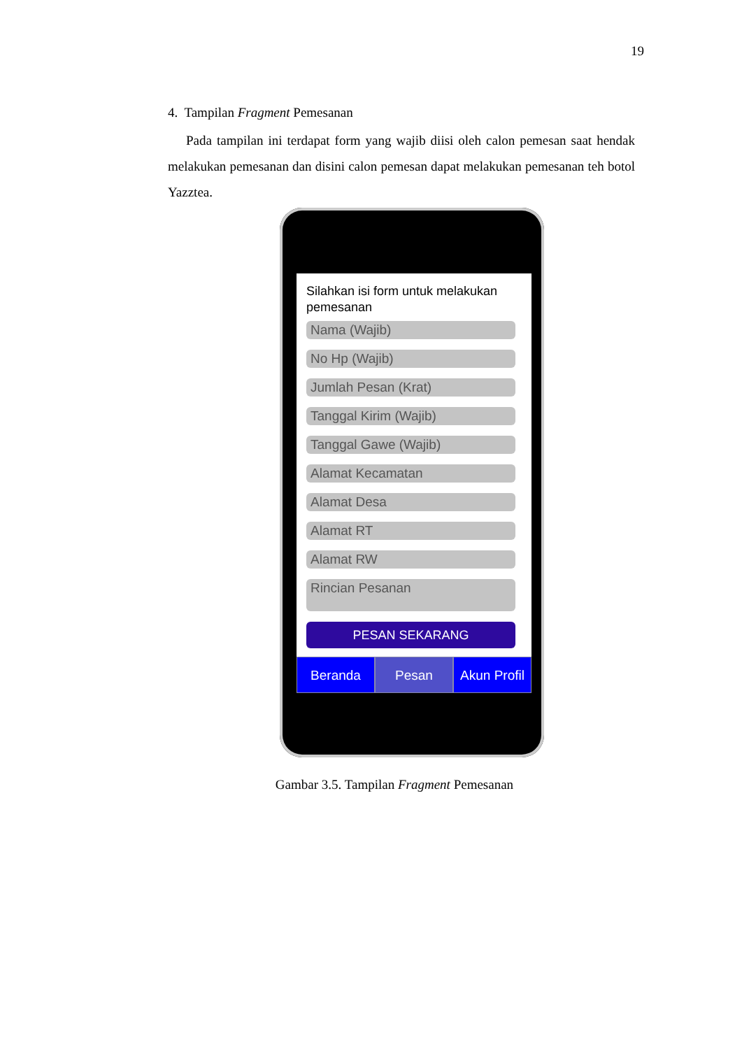19
4. Tampilan Fragment Pemesanan
Pada tampilan ini terdapat form yang wajib diisi oleh calon pemesan saat hendak melakukan pemesanan dan disini calon pemesan dapat melakukan pemesanan teh botol Yazztea.
Silahkan isi form untuk melakukan pemesanan
Nama (Wajib)
No Hp (Wajib)
Jumlah Pesan (Krat)
Tanggal Kirim (Wajib)
Tanggal Gawe (Wajib)
Alamat Kecamatan
Alamat Desa
Alamat RT
Alamat RW
Rincian Pesanan
PESAN SEKARANG
Beranda Pesan Akun Profil
Gambar 3.5. Tampilan Fragment Pemesanan